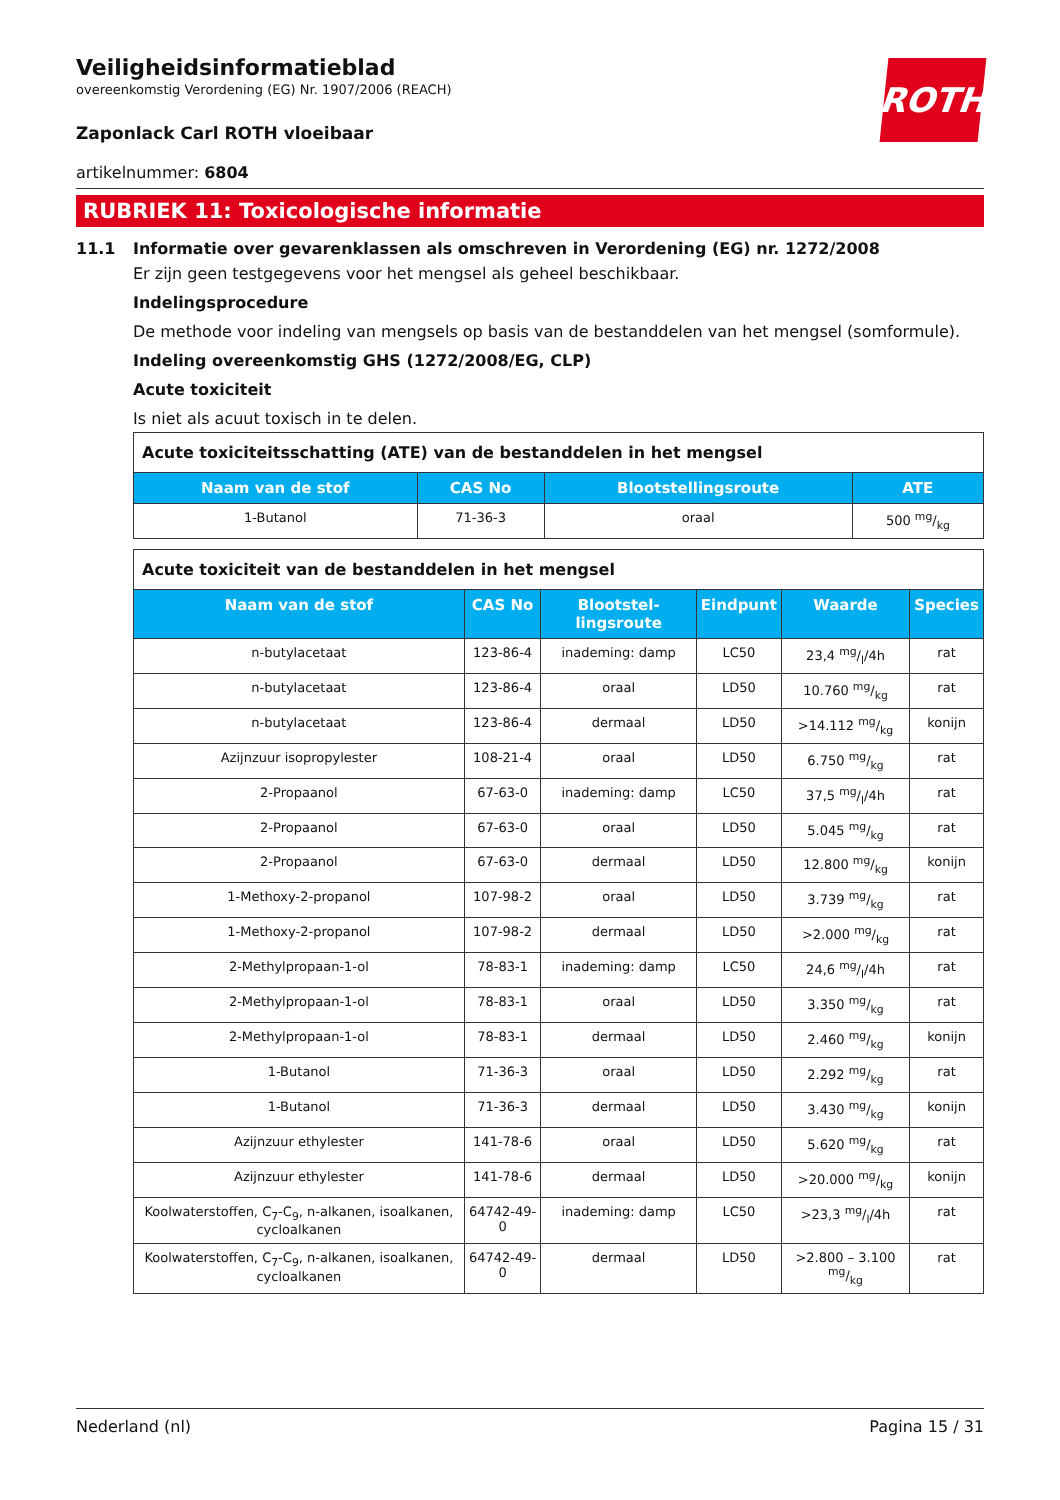ROTH
Veiligheidsinformatieblad
overeenkomstig Verordening (EG) Nr. 1907/2006 (REACH)
Zaponlack Carl ROTH vloeibaar
artikelnummer: 6804
RUBRIEK 11: Toxicologische informatie
11.1 Informatie over gevarenklassen als omschreven in Verordening (EG) nr. 1272/2008
Er zijn geen testgegevens voor het mengsel als geheel beschikbaar.
Indelingsprocedure
De methode voor indeling van mengsels op basis van de bestanddelen van het mengsel (somformule).
Indeling overeenkomstig GHS (1272/2008/EG, CLP)
Acute toxiciteit
Is niet als acuut toxisch in te delen.
| Acute toxiciteitsschatting (ATE) van de bestanddelen in het mengsel | | | |
| --- | --- | --- | --- |
| Naam van de stof | CAS No | Blootstellingsroute | ATE |
| 1-Butanol | 71-36-3 | oraal | 500 mg/kg |
| Acute toxiciteit van de bestanddelen in het mengsel | | | | | |
| --- | --- | --- | --- | --- | --- |
| Naam van de stof | CAS No | Blootstel-lingsroute | Eindpunt | Waarde | Species |
| n-butylacetaat | 123-86-4 | inademing: damp | LC50 | 23,4 mg/l/4h | rat |
| n-butylacetaat | 123-86-4 | oraal | LD50 | 10.760 mg/kg | rat |
| n-butylacetaat | 123-86-4 | dermaal | LD50 | >14.112 mg/kg | konijn |
| Azijnzuur isopropylester | 108-21-4 | oraal | LD50 | 6.750 mg/kg | rat |
| 2-Propaanol | 67-63-0 | inademing: damp | LC50 | 37,5 mg/l/4h | rat |
| 2-Propaanol | 67-63-0 | oraal | LD50 | 5.045 mg/kg | rat |
| 2-Propaanol | 67-63-0 | dermaal | LD50 | 12.800 mg/kg | konijn |
| 1-Methoxy-2-propanol | 107-98-2 | oraal | LD50 | 3.739 mg/kg | rat |
| 1-Methoxy-2-propanol | 107-98-2 | dermaal | LD50 | >2.000 mg/kg | rat |
| 2-Methylpropaan-1-ol | 78-83-1 | inademing: damp | LC50 | 24,6 mg/l/4h | rat |
| 2-Methylpropaan-1-ol | 78-83-1 | oraal | LD50 | 3.350 mg/kg | rat |
| 2-Methylpropaan-1-ol | 78-83-1 | dermaal | LD50 | 2.460 mg/kg | konijn |
| 1-Butanol | 71-36-3 | oraal | LD50 | 2.292 mg/kg | rat |
| 1-Butanol | 71-36-3 | dermaal | LD50 | 3.430 mg/kg | konijn |
| Azijnzuur ethylester | 141-78-6 | oraal | LD50 | 5.620 mg/kg | rat |
| Azijnzuur ethylester | 141-78-6 | dermaal | LD50 | >20.000 mg/kg | konijn |
| Koolwaterstoffen, C<sub>7</sub>-C<sub>9</sub>, n-alkanen, isoalkanen, cycloalkanen | 64742-49-0 | inademing: damp | LC50 | >23,3 mg/l/4h | rat |
| Koolwaterstoffen, C<sub>7</sub>-C<sub>9</sub>, n-alkanen, isoalkanen, cycloalkanen | 64742-49-0 | dermaal | LD50 | >2.800 – 3.100 mg/kg | rat |
Nederland (nl) Pagina 15 / 31